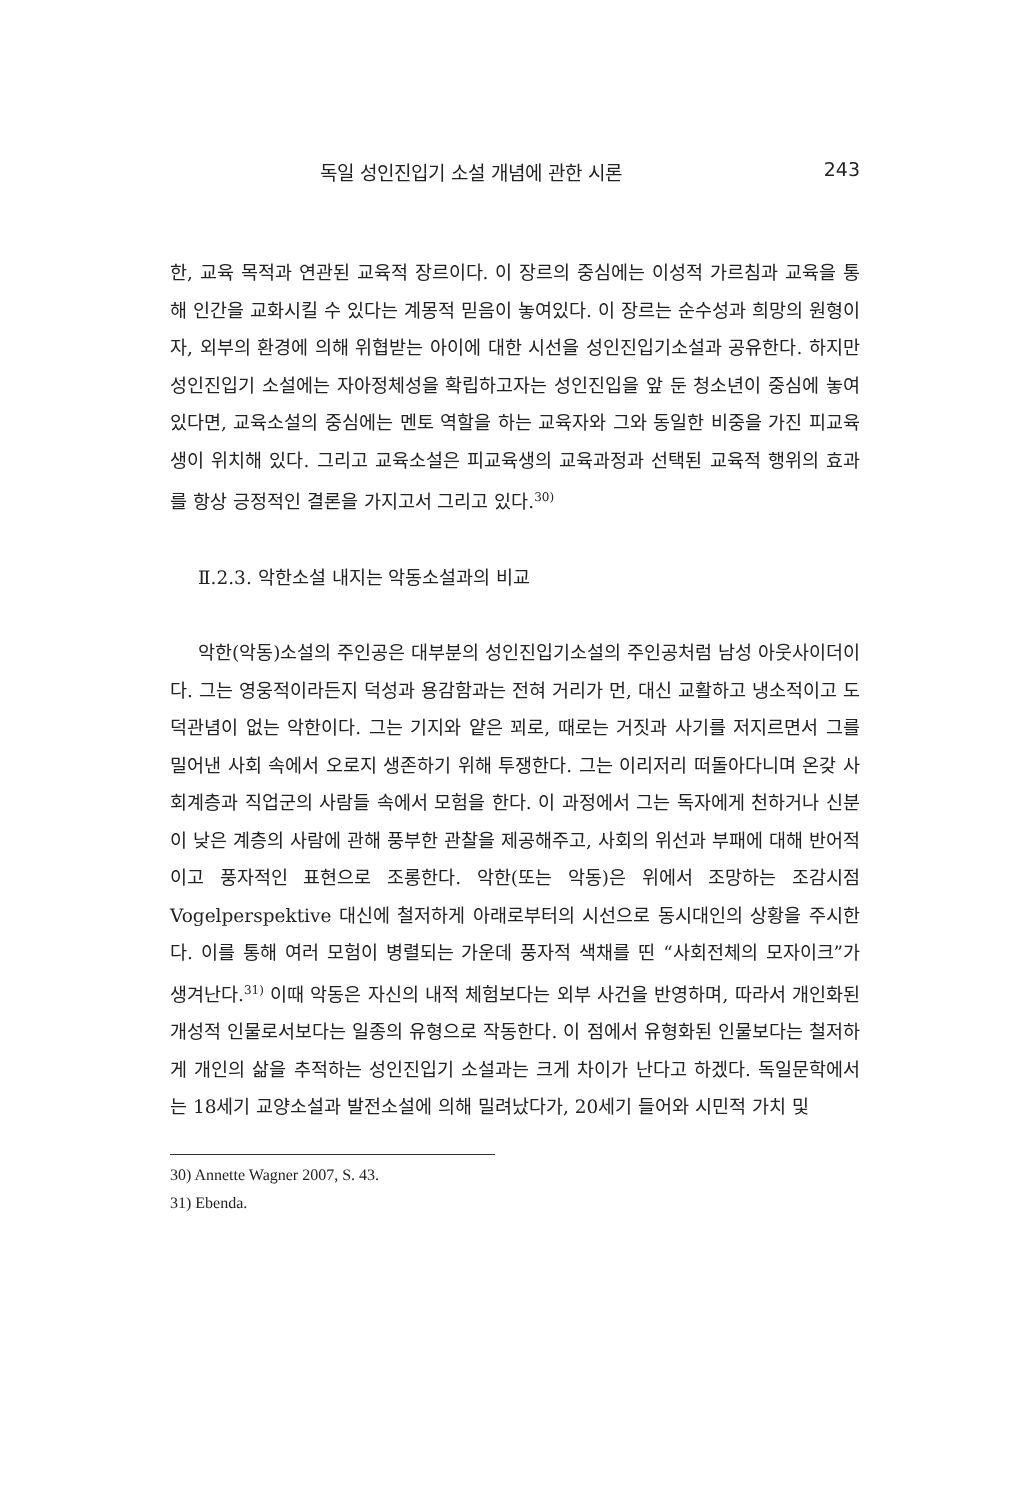독일 성인진입기 소설 개념에 관한 시론 243
한, 교육 목적과 연관된 교육적 장르이다. 이 장르의 중심에는 이성적 가르침과 교육을 통해 인간을 교화시킬 수 있다는 계몽적 믿음이 놓여있다. 이 장르는 순수성과 희망의 원형이자, 외부의 환경에 의해 위협받는 아이에 대한 시선을 성인진입기소설과 공유한다. 하지만 성인진입기 소설에는 자아정체성을 확립하고자는 성인진입을 앞 둔 청소년이 중심에 놓여 있다면, 교육소설의 중심에는 멘토 역할을 하는 교육자와 그와 동일한 비중을 가진 피교육생이 위치해 있다. 그리고 교육소설은 피교육생의 교육과정과 선택된 교육적 행위의 효과를 항상 긍정적인 결론을 가지고서 그리고 있다.<sup>30)</sup>
Ⅱ.2.3. 악한소설 내지는 악동소설과의 비교
악한(악동)소설의 주인공은 대부분의 성인진입기소설의 주인공처럼 남성 아웃사이더이다. 그는 영웅적이라든지 덕성과 용감함과는 전혀 거리가 먼, 대신 교활하고 냉소적이고 도덕관념이 없는 악한이다. 그는 기지와 얕은 꾀로, 때로는 거짓과 사기를 저지르면서 그를 밀어낸 사회 속에서 오로지 생존하기 위해 투쟁한다. 그는 이리저리 떠돌아다니며 온갖 사회계층과 직업군의 사람들 속에서 모험을 한다. 이 과정에서 그는 독자에게 천하거나 신분이 낮은 계층의 사람에 관해 풍부한 관찰을 제공해주고, 사회의 위선과 부패에 대해 반어적이고 풍자적인 표현으로 조롱한다. 악한(또는 악동)은 위에서 조망하는 조감시점 Vogelperspektive 대신에 철저하게 아래로부터의 시선으로 동시대인의 상황을 주시한다. 이를 통해 여러 모험이 병렬되는 가운데 풍자적 색채를 띤 “사회전체의 모자이크”가 생겨난다.<sup>31)</sup> 이때 악동은 자신의 내적 체험보다는 외부 사건을 반영하며, 따라서 개인화된 개성적 인물로서보다는 일종의 유형으로 작동한다. 이 점에서 유형화된 인물보다는 철저하게 개인의 삶을 추적하는 성인진입기 소설과는 크게 차이가 난다고 하겠다. 독일문학에서는 18세기 교양소설과 발전소설에 의해 밀려났다가, 20세기 들어와 시민적 가치 및
30) Annette Wagner 2007, S. 43.
31) Ebenda.